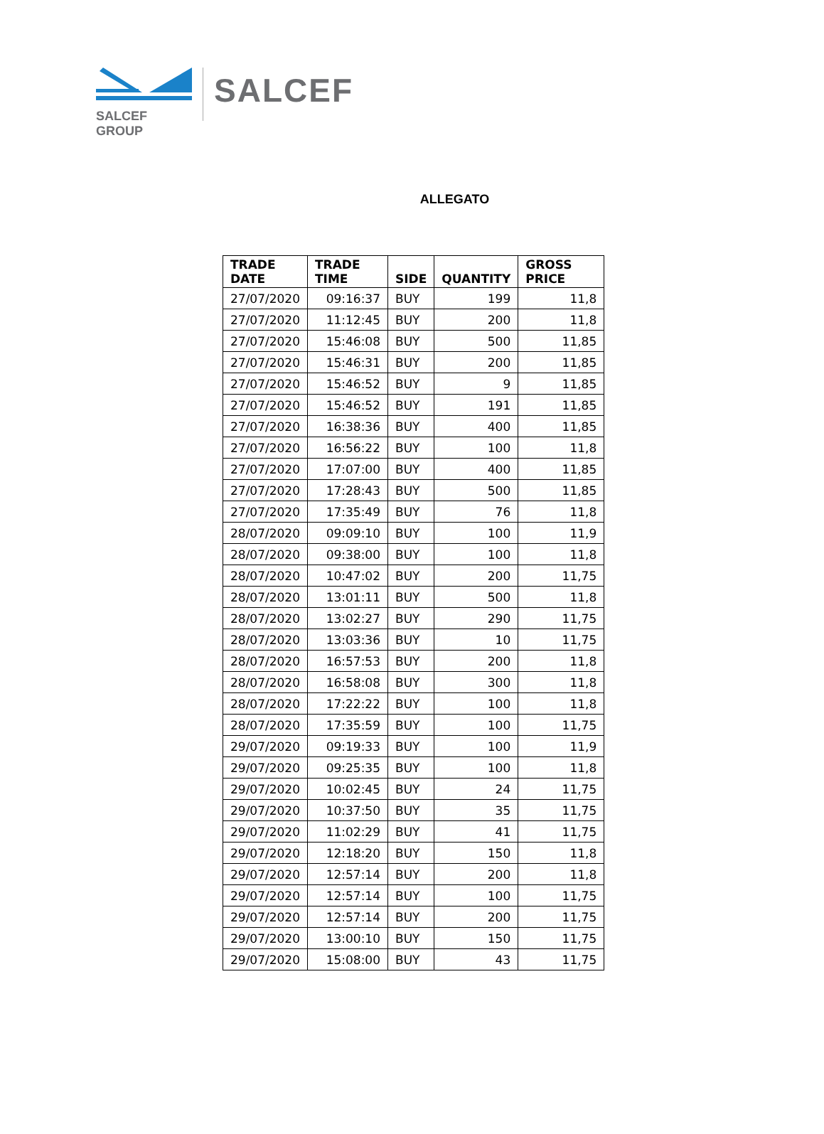SALCEF GROUP
SALCEF
ALLEGATO
| TRADE DATE | TRADE TIME | SIDE | QUANTITY | GROSS PRICE |
| --- | --- | --- | --- | --- |
| 27/07/2020 | 09:16:37 | BUY | 199 | 11,8 |
| 27/07/2020 | 11:12:45 | BUY | 200 | 11,8 |
| 27/07/2020 | 15:46:08 | BUY | 500 | 11,85 |
| 27/07/2020 | 15:46:31 | BUY | 200 | 11,85 |
| 27/07/2020 | 15:46:52 | BUY | 9 | 11,85 |
| 27/07/2020 | 15:46:52 | BUY | 191 | 11,85 |
| 27/07/2020 | 16:38:36 | BUY | 400 | 11,85 |
| 27/07/2020 | 16:56:22 | BUY | 100 | 11,8 |
| 27/07/2020 | 17:07:00 | BUY | 400 | 11,85 |
| 27/07/2020 | 17:28:43 | BUY | 500 | 11,85 |
| 27/07/2020 | 17:35:49 | BUY | 76 | 11,8 |
| 28/07/2020 | 09:09:10 | BUY | 100 | 11,9 |
| 28/07/2020 | 09:38:00 | BUY | 100 | 11,8 |
| 28/07/2020 | 10:47:02 | BUY | 200 | 11,75 |
| 28/07/2020 | 13:01:11 | BUY | 500 | 11,8 |
| 28/07/2020 | 13:02:27 | BUY | 290 | 11,75 |
| 28/07/2020 | 13:03:36 | BUY | 10 | 11,75 |
| 28/07/2020 | 16:57:53 | BUY | 200 | 11,8 |
| 28/07/2020 | 16:58:08 | BUY | 300 | 11,8 |
| 28/07/2020 | 17:22:22 | BUY | 100 | 11,8 |
| 28/07/2020 | 17:35:59 | BUY | 100 | 11,75 |
| 29/07/2020 | 09:19:33 | BUY | 100 | 11,9 |
| 29/07/2020 | 09:25:35 | BUY | 100 | 11,8 |
| 29/07/2020 | 10:02:45 | BUY | 24 | 11,75 |
| 29/07/2020 | 10:37:50 | BUY | 35 | 11,75 |
| 29/07/2020 | 11:02:29 | BUY | 41 | 11,75 |
| 29/07/2020 | 12:18:20 | BUY | 150 | 11,8 |
| 29/07/2020 | 12:57:14 | BUY | 200 | 11,8 |
| 29/07/2020 | 12:57:14 | BUY | 100 | 11,75 |
| 29/07/2020 | 12:57:14 | BUY | 200 | 11,75 |
| 29/07/2020 | 13:00:10 | BUY | 150 | 11,75 |
| 29/07/2020 | 15:08:00 | BUY | 43 | 11,75 |